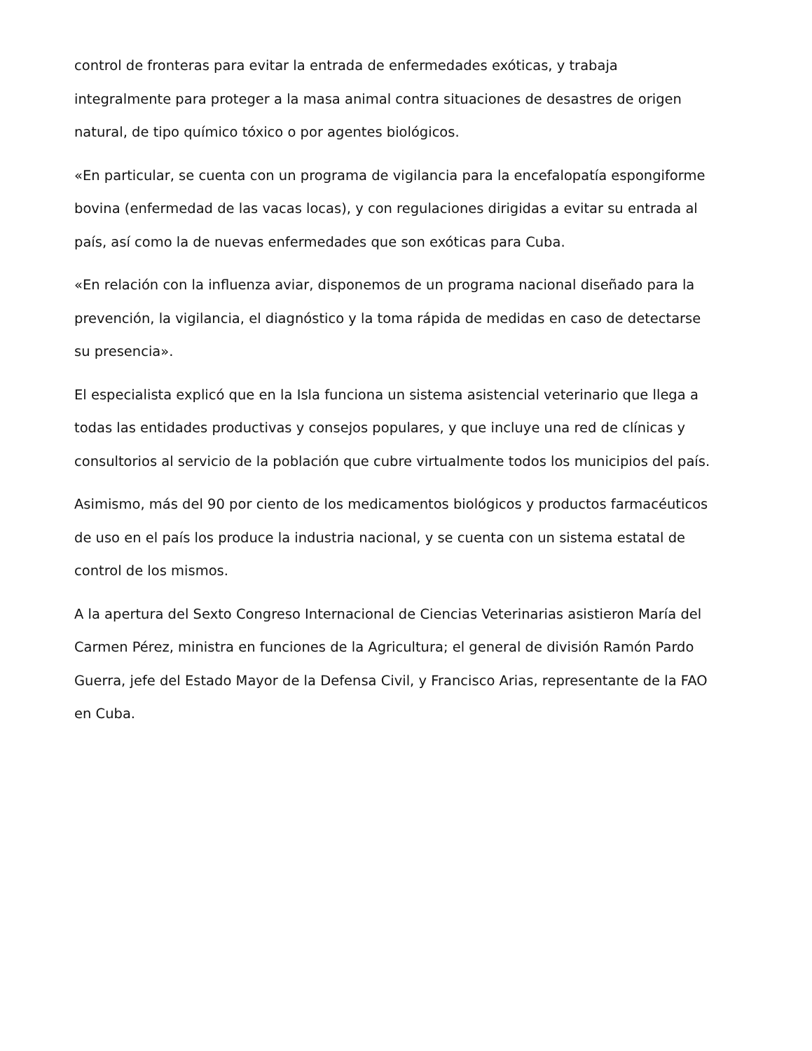control de fronteras para evitar la entrada de enfermedades exóticas, y trabaja integralmente para proteger a la masa animal contra situaciones de desastres de origen natural, de tipo químico tóxico o por agentes biológicos.
«En particular, se cuenta con un programa de vigilancia para la encefalopatía espongiforme bovina (enfermedad de las vacas locas), y con regulaciones dirigidas a evitar su entrada al país, así como la de nuevas enfermedades que son exóticas para Cuba.
«En relación con la influenza aviar, disponemos de un programa nacional diseñado para la prevención, la vigilancia, el diagnóstico y la toma rápida de medidas en caso de detectarse su presencia».
El especialista explicó que en la Isla funciona un sistema asistencial veterinario que llega a todas las entidades productivas y consejos populares, y que incluye una red de clínicas y consultorios al servicio de la población que cubre virtualmente todos los municipios del país.
Asimismo, más del 90 por ciento de los medicamentos biológicos y productos farmacéuticos de uso en el país los produce la industria nacional, y se cuenta con un sistema estatal de control de los mismos.
A la apertura del Sexto Congreso Internacional de Ciencias Veterinarias asistieron María del Carmen Pérez, ministra en funciones de la Agricultura; el general de división Ramón Pardo Guerra, jefe del Estado Mayor de la Defensa Civil, y Francisco Arias, representante de la FAO en Cuba.